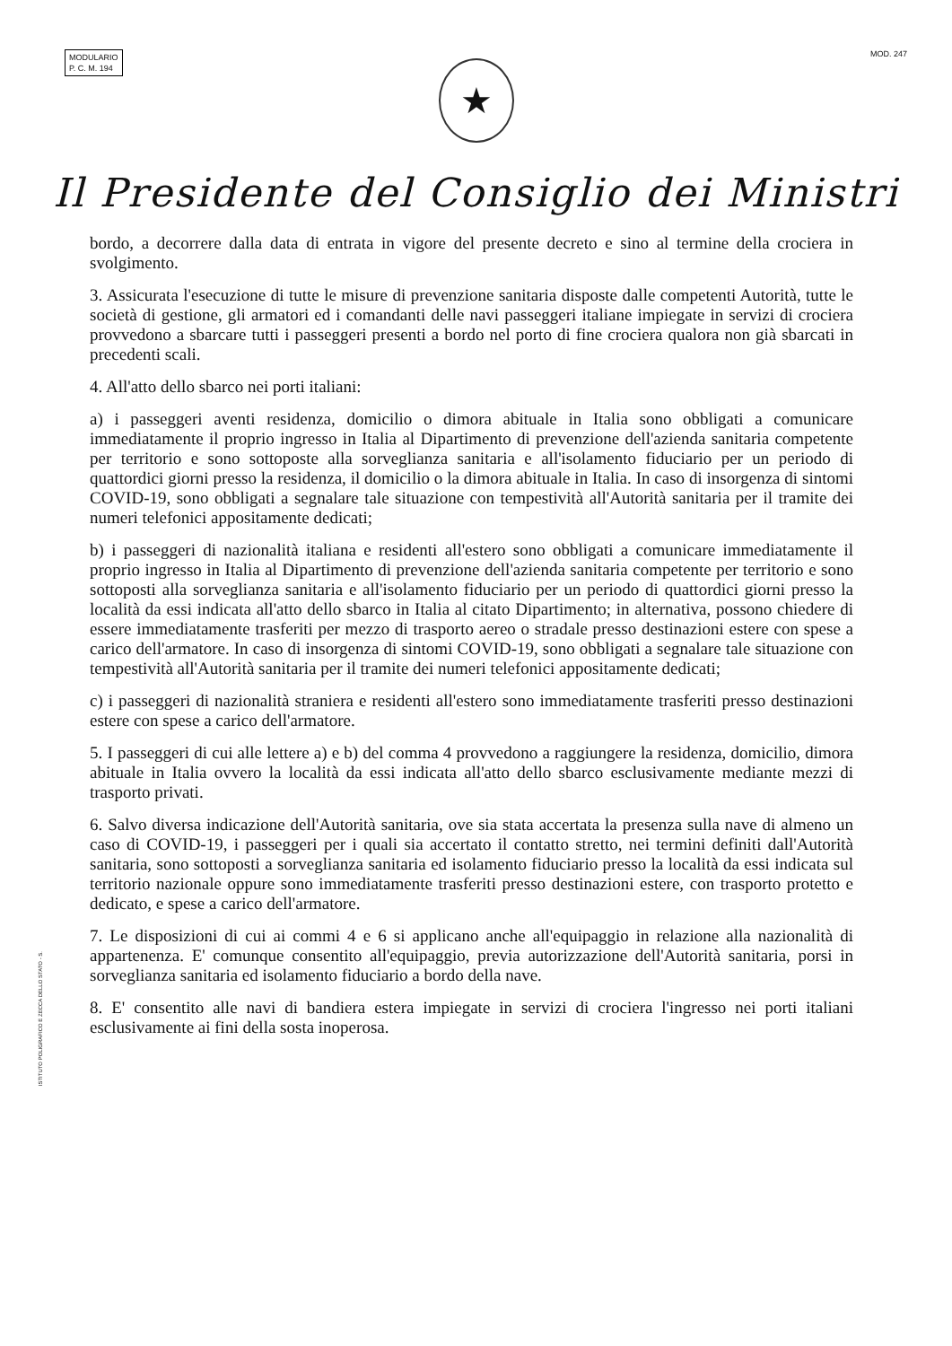MODULARIO
P. C. M. 194
MOD. 247
★
Il Presidente del Consiglio dei Ministri
bordo, a decorrere dalla data di entrata in vigore del presente decreto e sino al termine della crociera in svolgimento.
3. Assicurata l'esecuzione di tutte le misure di prevenzione sanitaria disposte dalle competenti Autorità, tutte le società di gestione, gli armatori ed i comandanti delle navi passeggeri italiane impiegate in servizi di crociera provvedono a sbarcare tutti i passeggeri presenti a bordo nel porto di fine crociera qualora non già sbarcati in precedenti scali.
4. All'atto dello sbarco nei porti italiani:
a) i passeggeri aventi residenza, domicilio o dimora abituale in Italia sono obbligati a comunicare immediatamente il proprio ingresso in Italia al Dipartimento di prevenzione dell'azienda sanitaria competente per territorio e sono sottoposte alla sorveglianza sanitaria e all'isolamento fiduciario per un periodo di quattordici giorni presso la residenza, il domicilio o la dimora abituale in Italia. In caso di insorgenza di sintomi COVID-19, sono obbligati a segnalare tale situazione con tempestività all'Autorità sanitaria per il tramite dei numeri telefonici appositamente dedicati;
b) i passeggeri di nazionalità italiana e residenti all'estero sono obbligati a comunicare immediatamente il proprio ingresso in Italia al Dipartimento di prevenzione dell'azienda sanitaria competente per territorio e sono sottoposti alla sorveglianza sanitaria e all'isolamento fiduciario per un periodo di quattordici giorni presso la località da essi indicata all'atto dello sbarco in Italia al citato Dipartimento; in alternativa, possono chiedere di essere immediatamente trasferiti per mezzo di trasporto aereo o stradale presso destinazioni estere con spese a carico dell'armatore. In caso di insorgenza di sintomi COVID-19, sono obbligati a segnalare tale situazione con tempestività all'Autorità sanitaria per il tramite dei numeri telefonici appositamente dedicati;
c) i passeggeri di nazionalità straniera e residenti all'estero sono immediatamente trasferiti presso destinazioni estere con spese a carico dell'armatore.
5. I passeggeri di cui alle lettere a) e b) del comma 4 provvedono a raggiungere la residenza, domicilio, dimora abituale in Italia ovvero la località da essi indicata all'atto dello sbarco esclusivamente mediante mezzi di trasporto privati.
6. Salvo diversa indicazione dell'Autorità sanitaria, ove sia stata accertata la presenza sulla nave di almeno un caso di COVID-19, i passeggeri per i quali sia accertato il contatto stretto, nei termini definiti dall'Autorità sanitaria, sono sottoposti a sorveglianza sanitaria ed isolamento fiduciario presso la località da essi indicata sul territorio nazionale oppure sono immediatamente trasferiti presso destinazioni estere, con trasporto protetto e dedicato, e spese a carico dell'armatore.
7. Le disposizioni di cui ai commi 4 e 6 si applicano anche all'equipaggio in relazione alla nazionalità di appartenenza. E' comunque consentito all'equipaggio, previa autorizzazione dell'Autorità sanitaria, porsi in sorveglianza sanitaria ed isolamento fiduciario a bordo della nave.
8. E' consentito alle navi di bandiera estera impiegate in servizi di crociera l'ingresso nei porti italiani esclusivamente ai fini della sosta inoperosa.
ISTITUTO POLIGRAFICO E ZECCA DELLO STATO - S.